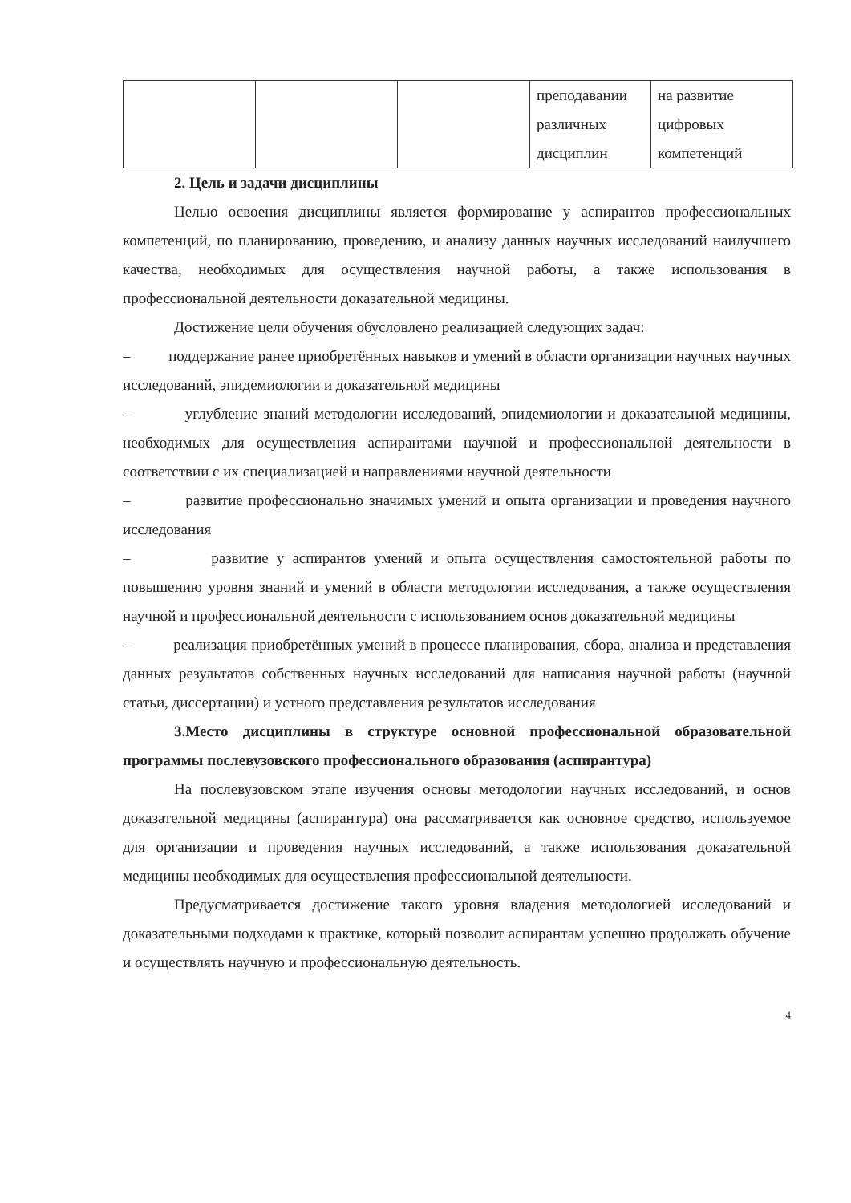| | | | преподавании различных дисциплин | на развитие цифровых компетенций |
2. Цель и задачи дисциплины
Целью освоения дисциплины является формирование у аспирантов профессиональных компетенций, по планированию, проведению, и анализу данных научных исследований наилучшего качества, необходимых для осуществления научной работы, а также использования в профессиональной деятельности доказательной медицины.
Достижение цели обучения обусловлено реализацией следующих задач:
– поддержание ранее приобретённых навыков и умений в области организации научных научных исследований, эпидемиологии и доказательной медицины
– углубление знаний методологии исследований, эпидемиологии и доказательной медицины, необходимых для осуществления аспирантами научной и профессиональной деятельности в соответствии с их специализацией и направлениями научной деятельности
– развитие профессионально значимых умений и опыта организации и проведения научного исследования
– развитие у аспирантов умений и опыта осуществления самостоятельной работы по повышению уровня знаний и умений в области методологии исследования, а также осуществления научной и профессиональной деятельности с использованием основ доказательной медицины
– реализация приобретённых умений в процессе планирования, сбора, анализа и представления данных результатов собственных научных исследований для написания научной работы (научной статьи, диссертации) и устного представления результатов исследования
3.Место дисциплины в структуре основной профессиональной образовательной программы послевузовского профессионального образования (аспирантура)
На послевузовском этапе изучения основы методологии научных исследований, и основ доказательной медицины (аспирантура) она рассматривается как основное средство, используемое для организации и проведения научных исследований, а также использования доказательной медицины необходимых для осуществления профессиональной деятельности.
Предусматривается достижение такого уровня владения методологией исследований и доказательными подходами к практике, который позволит аспирантам успешно продолжать обучение и осуществлять научную и профессиональную деятельность.
4